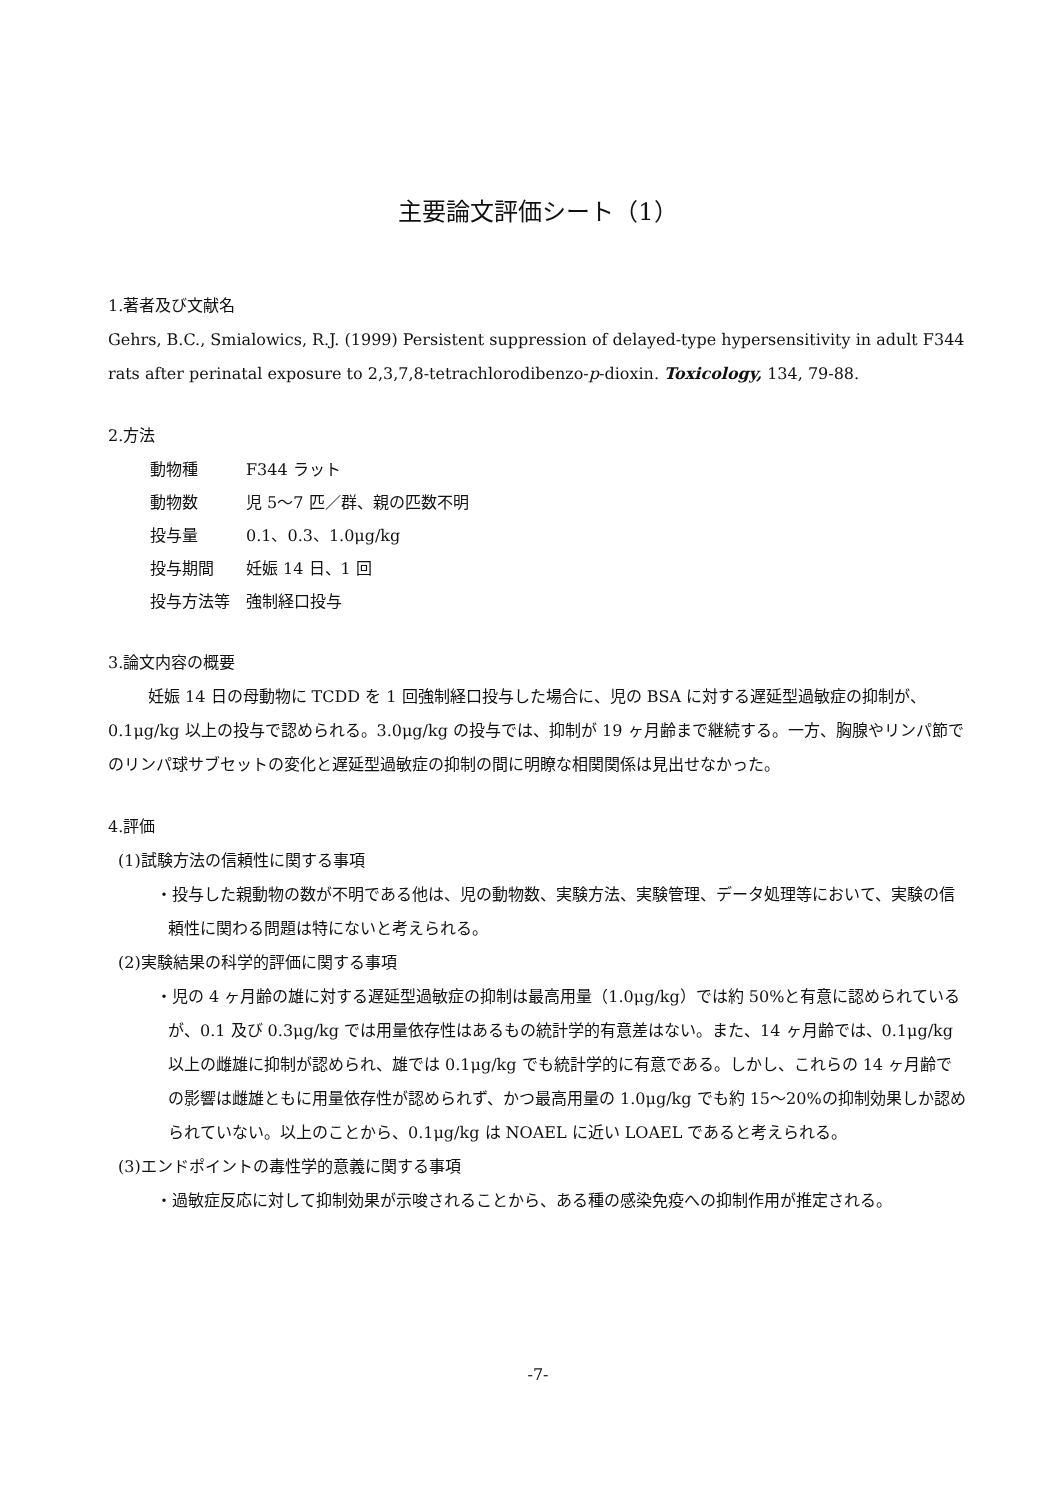主要論文評価シート（1）
1.著者及び文献名
Gehrs, B.C., Smialowics, R.J. (1999) Persistent suppression of delayed-type hypersensitivity in adult F344 rats after perinatal exposure to 2,3,7,8-tetrachlorodibenzo-p-dioxin. Toxicology, 134, 79-88.
2.方法
| 動物種 | F344 ラット |
| 動物数 | 児 5～7 匹／群、親の匹数不明 |
| 投与量 | 0.1、0.3、1.0μg/kg |
| 投与期間 | 妊娠 14 日、1 回 |
| 投与方法等 | 強制経口投与 |
3.論文内容の概要
妊娠 14 日の母動物に TCDD を 1 回強制経口投与した場合に、児の BSA に対する遅延型過敏症の抑制が、0.1μg/kg 以上の投与で認められる。3.0μg/kg の投与では、抑制が 19 ヶ月齢まで継続する。一方、胸腺やリンパ節でのリンパ球サブセットの変化と遅延型過敏症の抑制の間に明瞭な相関関係は見出せなかった。
4.評価
(1)試験方法の信頼性に関する事項
・投与した親動物の数が不明である他は、児の動物数、実験方法、実験管理、データ処理等において、実験の信頼性に関わる問題は特にないと考えられる。
(2)実験結果の科学的評価に関する事項
・児の 4 ヶ月齢の雄に対する遅延型過敏症の抑制は最高用量（1.0μg/kg）では約 50%と有意に認められているが、0.1 及び 0.3μg/kg では用量依存性はあるもの統計学的有意差はない。また、14 ヶ月齢では、0.1μg/kg 以上の雌雄に抑制が認められ、雄では 0.1μg/kg でも統計学的に有意である。しかし、これらの 14 ヶ月齢での影響は雌雄ともに用量依存性が認められず、かつ最高用量の 1.0μg/kg でも約 15～20%の抑制効果しか認められていない。以上のことから、0.1μg/kg は NOAEL に近い LOAEL であると考えられる。
(3)エンドポイントの毒性学的意義に関する事項
・過敏症反応に対して抑制効果が示唆されることから、ある種の感染免疫への抑制作用が推定される。
-7-